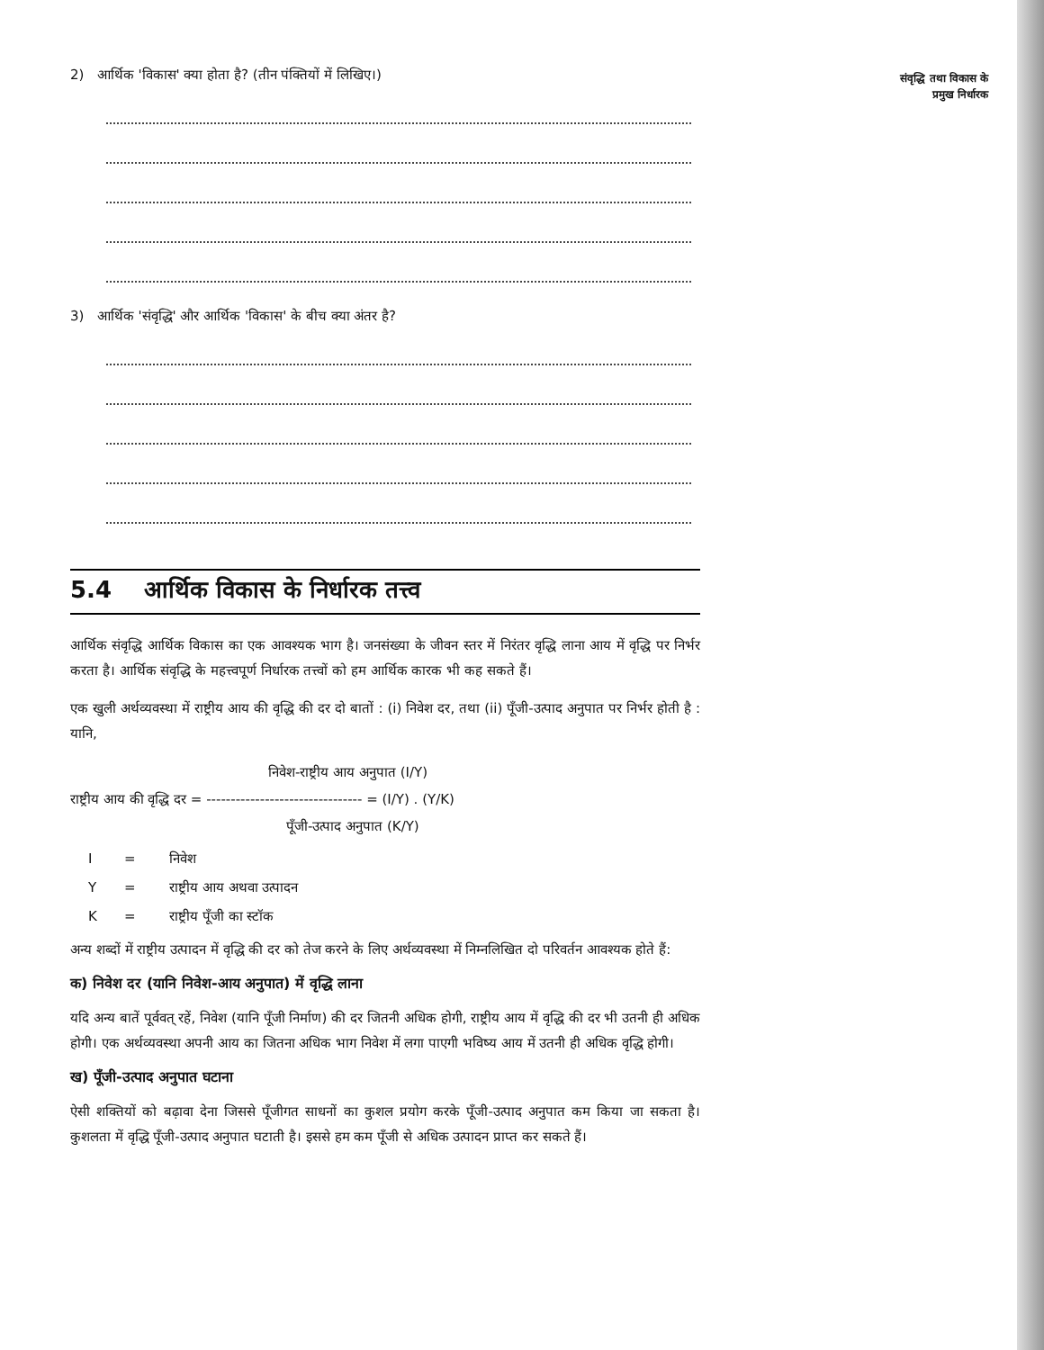2) आर्थिक 'विकास' क्या होता है? (तीन पंक्तियों में लिखिए।)
3) आर्थिक 'संवृद्धि' और आर्थिक 'विकास' के बीच क्या अंतर है?
5.4 आर्थिक विकास के निर्धारक तत्त्व
आर्थिक संवृद्धि आर्थिक विकास का एक आवश्यक भाग है। जनसंख्या के जीवन स्तर में निरंतर वृद्धि लाना आय में वृद्धि पर निर्भर करता है। आर्थिक संवृद्धि के महत्त्वपूर्ण निर्धारक तत्त्वों को हम आर्थिक कारक भी कह सकते हैं।
एक खुली अर्थव्यवस्था में राष्ट्रीय आय की वृद्धि की दर दो बातों : (i) निवेश दर, तथा (ii) पूँजी-उत्पाद अनुपात पर निर्भर होती है : यानि,
निवेश-राष्ट्रीय आय अनुपात (I/Y)
राष्ट्रीय आय की वृद्धि दर = -------------------------------- = (I/Y) . (Y/K)
पूँजी-उत्पाद अनुपात (K/Y)
I = निवेश
Y = राष्ट्रीय आय अथवा उत्पादन
K = राष्ट्रीय पूँजी का स्टॉक
अन्य शब्दों में राष्ट्रीय उत्पादन में वृद्धि की दर को तेज करने के लिए अर्थव्यवस्था में निम्नलिखित दो परिवर्तन आवश्यक होते हैं:
क) निवेश दर (यानि निवेश-आय अनुपात) में वृद्धि लाना
यदि अन्य बातें पूर्ववत् रहें, निवेश (यानि पूँजी निर्माण) की दर जितनी अधिक होगी, राष्ट्रीय आय में वृद्धि की दर भी उतनी ही अधिक होगी। एक अर्थव्यवस्था अपनी आय का जितना अधिक भाग निवेश में लगा पाएगी भविष्य आय में उतनी ही अधिक वृद्धि होगी।
ख) पूँजी-उत्पाद अनुपात घटाना
ऐसी शक्तियों को बढ़ावा देना जिससे पूँजीगत साधनों का कुशल प्रयोग करके पूँजी-उत्पाद अनुपात कम किया जा सकता है। कुशलता में वृद्धि पूँजी-उत्पाद अनुपात घटाती है। इससे हम कम पूँजी से अधिक उत्पादन प्राप्त कर सकते हैं।
संवृद्धि तथा विकास के
प्रमुख निर्धारक